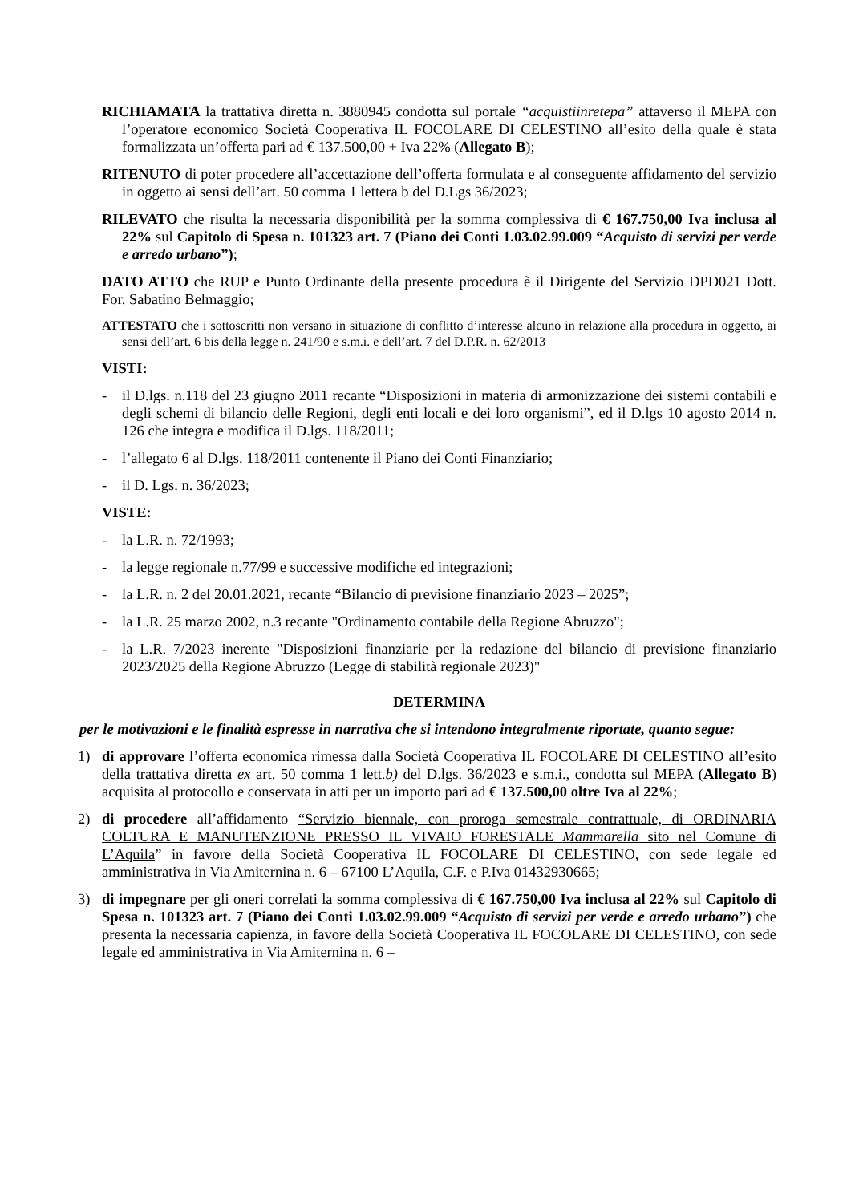RICHIAMATA la trattativa diretta n. 3880945 condotta sul portale “acquistiinretepa” attaverso il MEPA con l’operatore economico Società Cooperativa IL FOCOLARE DI CELESTINO all’esito della quale è stata formalizzata un’offerta pari ad € 137.500,00 + Iva 22% (Allegato B);
RITENUTO di poter procedere all’accettazione dell’offerta formulata e al conseguente affidamento del servizio in oggetto ai sensi dell’art. 50 comma 1 lettera b del D.Lgs 36/2023;
RILEVATO che risulta la necessaria disponibilità per la somma complessiva di € 167.750,00 Iva inclusa al 22% sul Capitolo di Spesa n. 101323 art. 7 (Piano dei Conti 1.03.02.99.009 “Acquisto di servizi per verde e arredo urbano”);
DATO ATTO che RUP e Punto Ordinante della presente procedura è il Dirigente del Servizio DPD021 Dott. For. Sabatino Belmaggio;
ATTESTATO che i sottoscritti non versano in situazione di conflitto d’interesse alcuno in relazione alla procedura in oggetto, ai sensi dell’art. 6 bis della legge n. 241/90 e s.m.i. e dell’art. 7 del D.P.R. n. 62/2013
VISTI:
- il D.lgs. n.118 del 23 giugno 2011 recante “Disposizioni in materia di armonizzazione dei sistemi contabili e degli schemi di bilancio delle Regioni, degli enti locali e dei loro organismi”, ed il D.lgs 10 agosto 2014 n. 126 che integra e modifica il D.lgs. 118/2011;
- l’allegato 6 al D.lgs. 118/2011 contenente il Piano dei Conti Finanziario;
- il D. Lgs. n. 36/2023;
VISTE:
- la L.R. n. 72/1993;
- la legge regionale n.77/99 e successive modifiche ed integrazioni;
- la L.R. n. 2 del 20.01.2021, recante “Bilancio di previsione finanziario 2023 – 2025”;
- la L.R. 25 marzo 2002, n.3 recante "Ordinamento contabile della Regione Abruzzo";
- la L.R. 7/2023 inerente "Disposizioni finanziarie per la redazione del bilancio di previsione finanziario 2023/2025 della Regione Abruzzo (Legge di stabilità regionale 2023)"
DETERMINA
per le motivazioni e le finalità espresse in narrativa che si intendono integralmente riportate, quanto segue:
1) di approvare l’offerta economica rimessa dalla Società Cooperativa IL FOCOLARE DI CELESTINO all’esito della trattativa diretta ex art. 50 comma 1 lett.b) del D.lgs. 36/2023 e s.m.i., condotta sul MEPA (Allegato B) acquisita al protocollo e conservata in atti per un importo pari ad € 137.500,00 oltre Iva al 22%;
2) di procedere all’affidamento “Servizio biennale, con proroga semestrale contrattuale, di ORDINARIA COLTURA E MANUTENZIONE PRESSO IL VIVAIO FORESTALE Mammarella sito nel Comune di L’Aquila” in favore della Società Cooperativa IL FOCOLARE DI CELESTINO, con sede legale ed amministrativa in Via Amiternina n. 6 – 67100 L’Aquila, C.F. e P.Iva 01432930665;
3) di impegnare per gli oneri correlati la somma complessiva di € 167.750,00 Iva inclusa al 22% sul Capitolo di Spesa n. 101323 art. 7 (Piano dei Conti 1.03.02.99.009 “Acquisto di servizi per verde e arredo urbano”) che presenta la necessaria capienza, in favore della Società Cooperativa IL FOCOLARE DI CELESTINO, con sede legale ed amministrativa in Via Amiternina n. 6 –